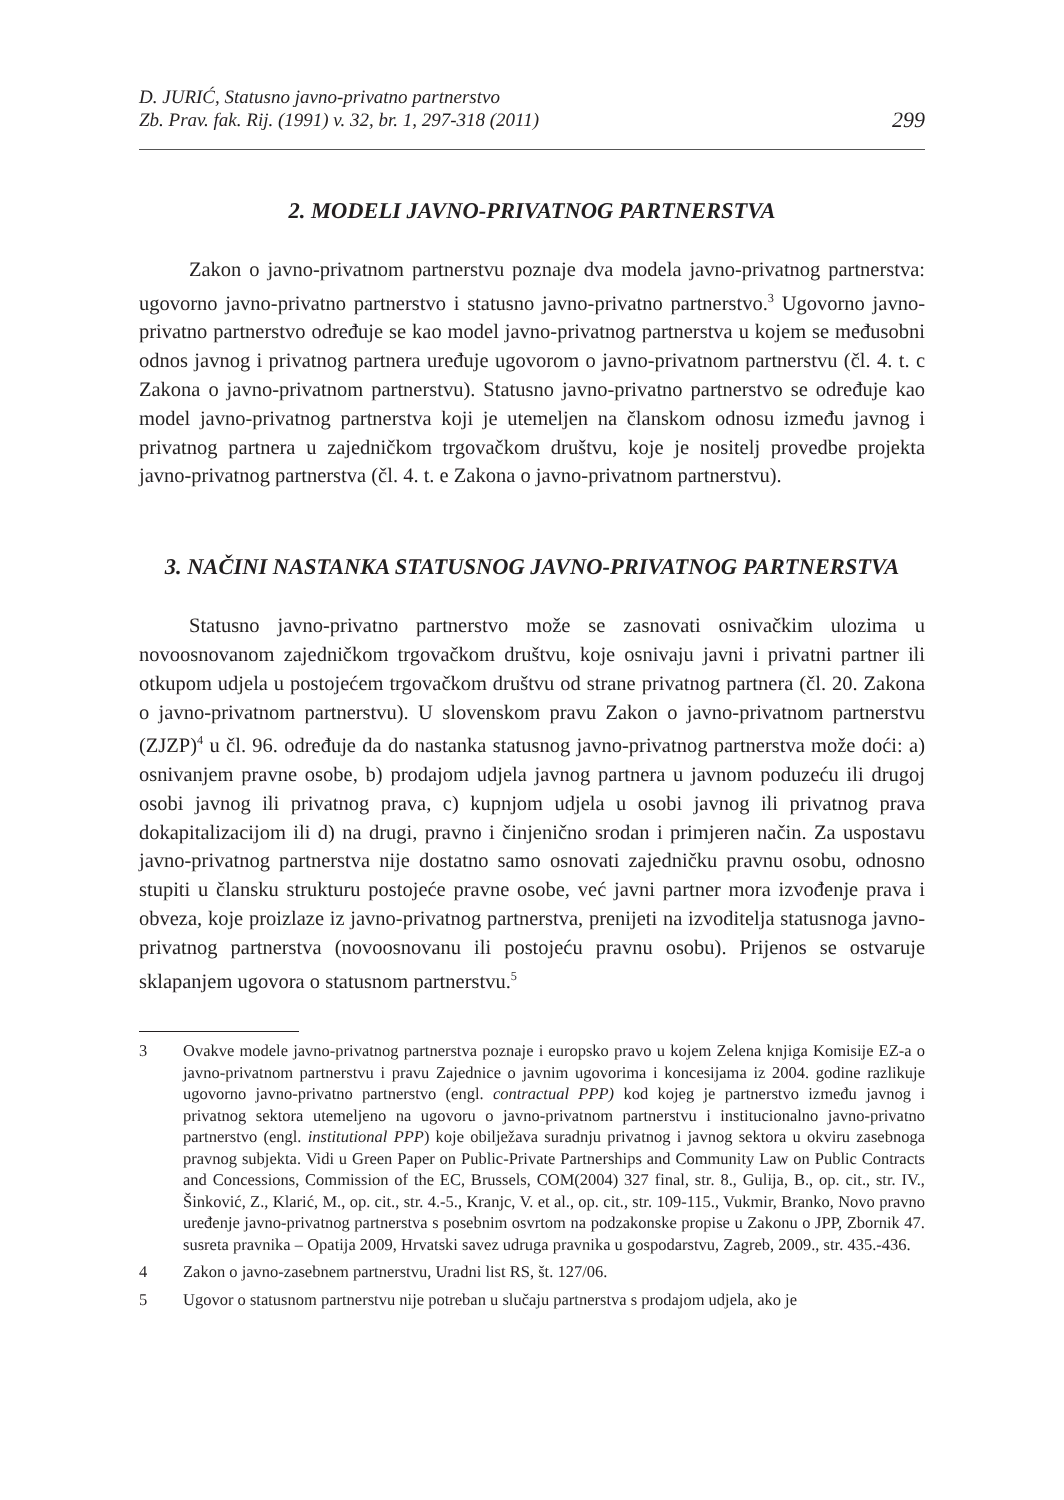D. JURIĆ, Statusno javno-privatno partnerstvo
Zb. Prav. fak. Rij. (1991) v. 32, br. 1, 297-318 (2011)
299
2. MODELI JAVNO-PRIVATNOG PARTNERSTVA
Zakon o javno-privatnom partnerstvu poznaje dva modela javno-privatnog partnerstva: ugovorno javno-privatno partnerstvo i statusno javno-privatno partnerstvo.<sup>3</sup> Ugovorno javno-privatno partnerstvo određuje se kao model javno-privatnog partnerstva u kojem se međusobni odnos javnog i privatnog partnera uređuje ugovorom o javno-privatnom partnerstvu (čl. 4. t. c Zakona o javno-privatnom partnerstvu). Statusno javno-privatno partnerstvo se određuje kao model javno-privatnog partnerstva koji je utemeljen na članskom odnosu između javnog i privatnog partnera u zajedničkom trgovačkom društvu, koje je nositelj provedbe projekta javno-privatnog partnerstva (čl. 4. t. e Zakona o javno-privatnom partnerstvu).
3. NAČINI NASTANKA STATUSNOG JAVNO-PRIVATNOG PARTNERSTVA
Statusno javno-privatno partnerstvo može se zasnovati osnivačkim ulozima u novoosnovanom zajedničkom trgovačkom društvu, koje osnivaju javni i privatni partner ili otkupom udjela u postojećem trgovačkom društvu od strane privatnog partnera (čl. 20. Zakona o javno-privatnom partnerstvu). U slovenskom pravu Zakon o javno-privatnom partnerstvu (ZJZP)<sup>4</sup> u čl. 96. određuje da do nastanka statusnog javno-privatnog partnerstva može doći: a) osnivanjem pravne osobe, b) prodajom udjela javnog partnera u javnom poduzeću ili drugoj osobi javnog ili privatnog prava, c) kupnjom udjela u osobi javnog ili privatnog prava dokapitalizacijom ili d) na drugi, pravno i činjenično srodan i primjeren način. Za uspostavu javno-privatnog partnerstva nije dostatno samo osnovati zajedničku pravnu osobu, odnosno stupiti u člansku strukturu postojeće pravne osobe, već javni partner mora izvođenje prava i obveza, koje proizlaze iz javno-privatnog partnerstva, prenijeti na izvoditelja statusnoga javno-privatnog partnerstva (novoosnovanu ili postojeću pravnu osobu). Prijenos se ostvaruje sklapanjem ugovora o statusnom partnerstvu.<sup>5</sup>
3 Ovakve modele javno-privatnog partnerstva poznaje i europsko pravo u kojem Zelena knjiga Komisije EZ-a o javno-privatnom partnerstvu i pravu Zajednice o javnim ugovorima i koncesijama iz 2004. godine razlikuje ugovorno javno-privatno partnerstvo (engl. contractual PPP) kod kojeg je partnerstvo između javnog i privatnog sektora utemeljeno na ugovoru o javno-privatnom partnerstvu i institucionalno javno-privatno partnerstvo (engl. institutional PPP) koje obilježava suradnju privatnog i javnog sektora u okviru zasebnoga pravnog subjekta. Vidi u Green Paper on Public-Private Partnerships and Community Law on Public Contracts and Concessions, Commission of the EC, Brussels, COM(2004) 327 final, str. 8., Gulija, B., op. cit., str. IV., Šinković, Z., Klarić, M., op. cit., str. 4.-5., Kranjc, V. et al., op. cit., str. 109-115., Vukmir, Branko, Novo pravno uređenje javno-privatnog partnerstva s posebnim osvrtom na podzakonske propise u Zakonu o JPP, Zbornik 47. susreta pravnika – Opatija 2009, Hrvatski savez udruga pravnika u gospodarstvu, Zagreb, 2009., str. 435.-436.
4 Zakon o javno-zasebnem partnerstvu, Uradni list RS, št. 127/06.
5 Ugovor o statusnom partnerstvu nije potreban u slučaju partnerstva s prodajom udjela, ako je